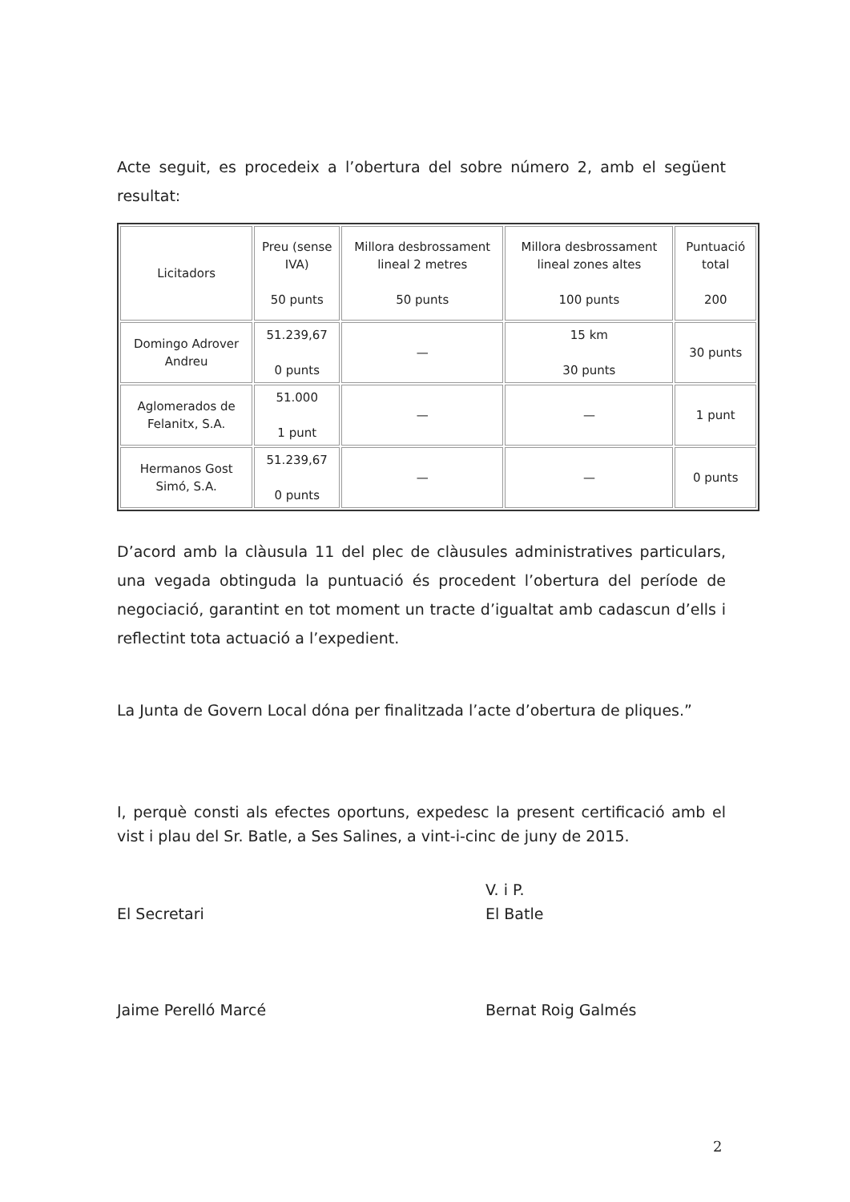Acte seguit, es procedeix a l’obertura del sobre número 2, amb el següent resultat:
| Licitadors | Preu (sense IVA) 50 punts | Millora desbrossament lineal 2 metres 50 punts | Millora desbrossament lineal zones altes 100 punts | Puntuació total 200 |
| --- | --- | --- | --- | --- |
| Domingo Adrover Andreu | 51.239,67 0 punts | — | 15 km 30 punts | 30 punts |
| Aglomerados de Felanitx, S.A. | 51.000 1 punt | — | — | 1 punt |
| Hermanos Gost Simó, S.A. | 51.239,67 0 punts | — | — | 0 punts |
D’acord amb la clàusula 11 del plec de clàusules administratives particulars, una vegada obtinguda la puntuació és procedent l’obertura del període de negociació, garantint en tot moment un tracte d’igualtat amb cadascun d’ells i reflectint tota actuació a l’expedient.
La Junta de Govern Local dóna per finalitzada l’acte d’obertura de pliques.”
I, perquè consti als efectes oportuns, expedesc la present certificació amb el vist i plau del Sr. Batle, a Ses Salines, a vint-i-cinc de juny de 2015.
El Secretari
Jaime Perelló Marcé
V. i P.
El Batle
Bernat Roig Galmés
2